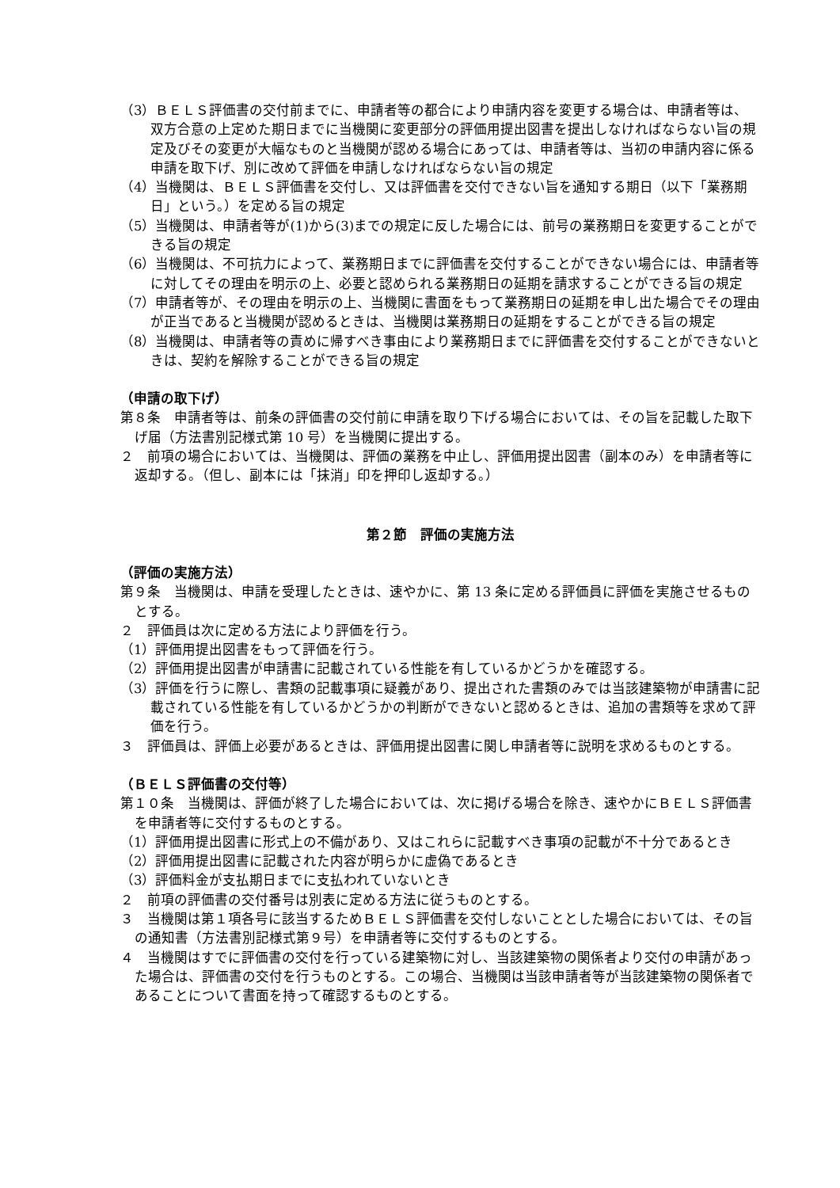（3）ＢＥＬＳ評価書の交付前までに、申請者等の都合により申請内容を変更する場合は、申請者等は、双方合意の上定めた期日までに当機関に変更部分の評価用提出図書を提出しなければならない旨の規定及びその変更が大幅なものと当機関が認める場合にあっては、申請者等は、当初の申請内容に係る申請を取下げ、別に改めて評価を申請しなければならない旨の規定
（4）当機関は、ＢＥＬＳ評価書を交付し、又は評価書を交付できない旨を通知する期日（以下「業務期日」という。）を定める旨の規定
（5）当機関は、申請者等が(1)から(3)までの規定に反した場合には、前号の業務期日を変更することができる旨の規定
（6）当機関は、不可抗力によって、業務期日までに評価書を交付することができない場合には、申請者等に対してその理由を明示の上、必要と認められる業務期日の延期を請求することができる旨の規定
（7）申請者等が、その理由を明示の上、当機関に書面をもって業務期日の延期を申し出た場合でその理由が正当であると当機関が認めるときは、当機関は業務期日の延期をすることができる旨の規定
（8）当機関は、申請者等の責めに帰すべき事由により業務期日までに評価書を交付することができないときは、契約を解除することができる旨の規定
（申請の取下げ）
第８条　申請者等は、前条の評価書の交付前に申請を取り下げる場合においては、その旨を記載した取下げ届（方法書別記様式第 10 号）を当機関に提出する。
２　前項の場合においては、当機関は、評価の業務を中止し、評価用提出図書（副本のみ）を申請者等に返却する。（但し、副本には「抹消」印を押印し返却する。）
第２節　評価の実施方法
（評価の実施方法）
第９条　当機関は、申請を受理したときは、速やかに、第 13 条に定める評価員に評価を実施させるものとする。
２　評価員は次に定める方法により評価を行う。
（1）評価用提出図書をもって評価を行う。
（2）評価用提出図書が申請書に記載されている性能を有しているかどうかを確認する。
（3）評価を行うに際し、書類の記載事項に疑義があり、提出された書類のみでは当該建築物が申請書に記載されている性能を有しているかどうかの判断ができないと認めるときは、追加の書類等を求めて評価を行う。
３　評価員は、評価上必要があるときは、評価用提出図書に関し申請者等に説明を求めるものとする。
（ＢＥＬＳ評価書の交付等）
第１０条　当機関は、評価が終了した場合においては、次に掲げる場合を除き、速やかにＢＥＬＳ評価書を申請者等に交付するものとする。
（1）評価用提出図書に形式上の不備があり、又はこれらに記載すべき事項の記載が不十分であるとき
（2）評価用提出図書に記載された内容が明らかに虚偽であるとき
（3）評価料金が支払期日までに支払われていないとき
２　前項の評価書の交付番号は別表に定める方法に従うものとする。
３　当機関は第１項各号に該当するためＢＥＬＳ評価書を交付しないこととした場合においては、その旨の通知書（方法書別記様式第９号）を申請者等に交付するものとする。
４　当機関はすでに評価書の交付を行っている建築物に対し、当該建築物の関係者より交付の申請があった場合は、評価書の交付を行うものとする。この場合、当機関は当該申請者等が当該建築物の関係者であることについて書面を持って確認するものとする。